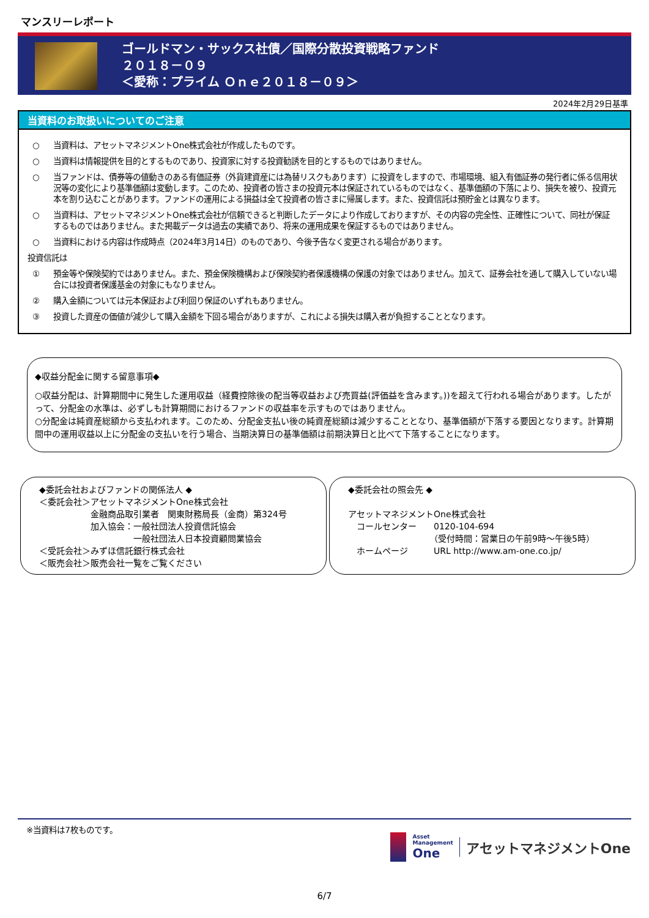マンスリーレポート
ゴールドマン・サックス社債／国際分散投資戦略ファンド
２０１８－０９
＜愛称：プライム Ｏｎｅ２０１８－０９＞
2024年2月29日基準
当資料のお取扱いについてのご注意
○ 当資料は、アセットマネジメントOne株式会社が作成したものです。
○ 当資料は情報提供を目的とするものであり、投資家に対する投資勧誘を目的とするものではありません。
○ 当ファンドは、債券等の値動きのある有価証券（外貨建資産には為替リスクもあります）に投資をしますので、市場環境、組入有価証券の発行者に係る信用状況等の変化により基準価額は変動します。このため、投資者の皆さまの投資元本は保証されているものではなく、基準価額の下落により、損失を被り、投資元本を割り込むことがあります。ファンドの運用による損益は全て投資者の皆さまに帰属します。また、投資信託は預貯金とは異なります。
○ 当資料は、アセットマネジメントOne株式会社が信頼できると判断したデータにより作成しておりますが、その内容の完全性、正確性について、同社が保証するものではありません。また掲載データは過去の実績であり、将来の運用成果を保証するものではありません。
○ 当資料における内容は作成時点（2024年3月14日）のものであり、今後予告なく変更される場合があります。
投資信託は
① 預金等や保険契約ではありません。また、預金保険機構および保険契約者保護機構の保護の対象ではありません。加えて、証券会社を通して購入していない場合には投資者保護基金の対象にもなりません。
② 購入金額については元本保証および利回り保証のいずれもありません。
③ 投資した資産の価値が減少して購入金額を下回る場合がありますが、これによる損失は購入者が負担することとなります。
◆収益分配金に関する留意事項◆
○収益分配は、計算期間中に発生した運用収益（経費控除後の配当等収益および売買益(評価益を含みます。))を超えて行われる場合があります。したがって、分配金の水準は、必ずしも計算期間におけるファンドの収益率を示すものではありません。
○分配金は純資産総額から支払われます。このため、分配金支払い後の純資産総額は減少することとなり、基準価額が下落する要因となります。計算期間中の運用収益以上に分配金の支払いを行う場合、当期決算日の基準価額は前期決算日と比べて下落することになります。
◆委託会社およびファンドの関係法人 ◆
＜委託会社＞アセットマネジメントOne株式会社
　　　　　　金融商品取引業者　関東財務局長（金商）第324号
　　　　　　加入協会：一般社団法人投資信託協会
　　　　　　　　　　　一般社団法人日本投資顧問業協会
＜受託会社＞みずほ信託銀行株式会社
＜販売会社＞販売会社一覧をご覧ください
◆委託会社の照会先 ◆
アセットマネジメントOne株式会社
　コールセンター　　0120-104-694
　　　　　　　　　　（受付時間：営業日の午前9時～午後5時）
　ホームページ　　　URL http://www.am-one.co.jp/
※当資料は7枚ものです。
Asset
Management
One
アセットマネジメントOne
6/7